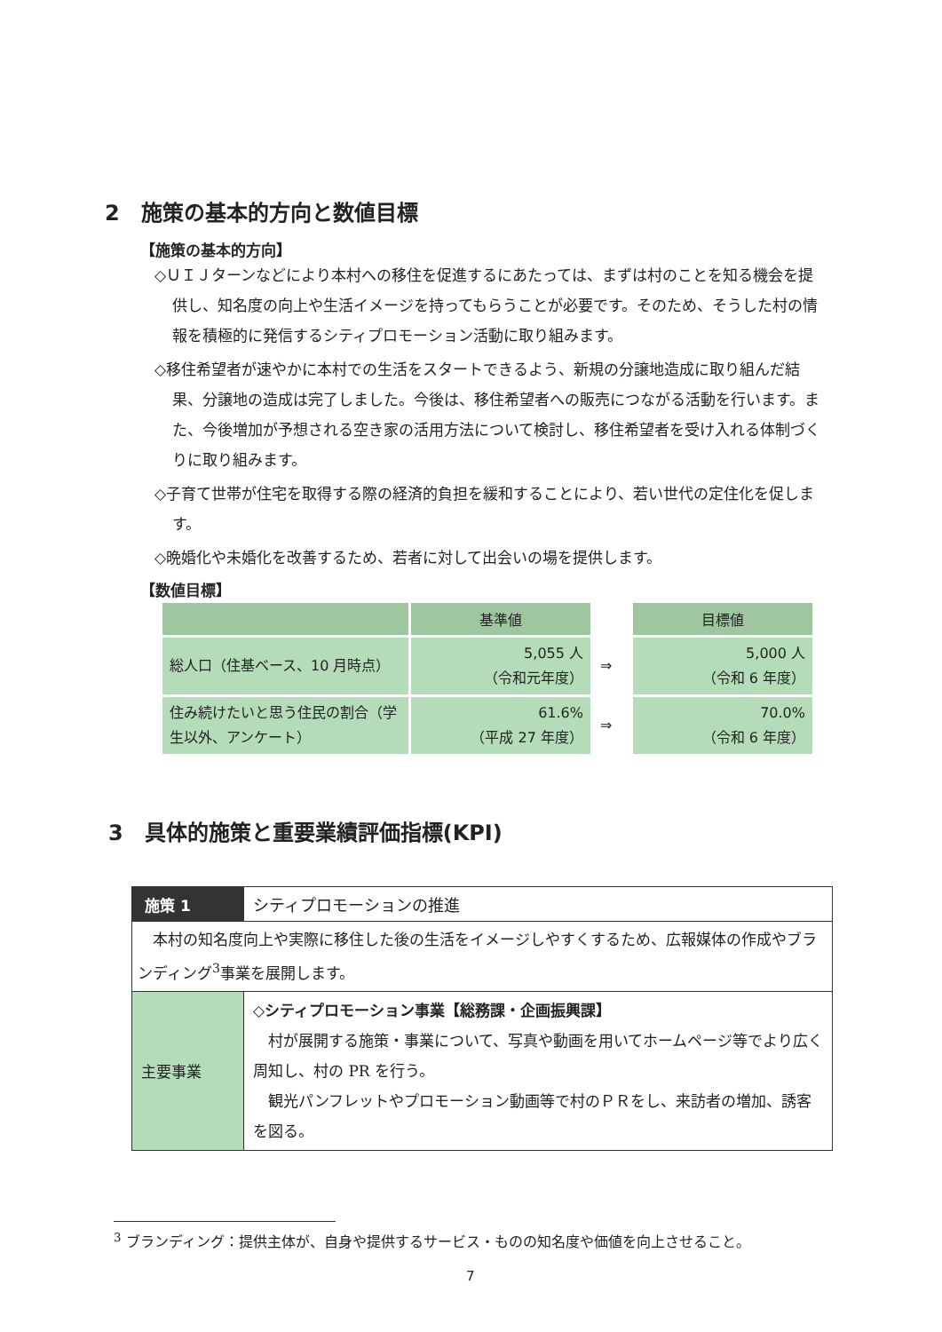2　施策の基本的方向と数値目標
【施策の基本的方向】
◇ＵＩＪターンなどにより本村への移住を促進するにあたっては、まずは村のことを知る機会を提供し、知名度の向上や生活イメージを持ってもらうことが必要です。そのため、そうした村の情報を積極的に発信するシティプロモーション活動に取り組みます。
◇移住希望者が速やかに本村での生活をスタートできるよう、新規の分譲地造成に取り組んだ結果、分譲地の造成は完了しました。今後は、移住希望者への販売につながる活動を行います。また、今後増加が予想される空き家の活用方法について検討し、移住希望者を受け入れる体制づくりに取り組みます。
◇子育て世帯が住宅を取得する際の経済的負担を緩和することにより、若い世代の定住化を促します。
◇晩婚化や未婚化を改善するため、若者に対して出会いの場を提供します。
【数値目標】
| | 基準値 | | 目標値 |
| --- | --- | --- | --- |
| 総人口（住基ベース、10 月時点） | 5,055 人 （令和元年度） | ⇒ | 5,000 人 （令和 6 年度） |
| 住み続けたいと思う住民の割合（学生以外、アンケート） | 61.6% （平成 27 年度） | ⇒ | 70.0% （令和 6 年度） |
3　具体的施策と重要業績評価指標(KPI)
| 施策 1 | シティプロモーションの推進 |
| 本村の知名度向上や実際に移住した後の生活をイメージしやすくするため、広報媒体の作成やブランディング<sup>3</sup>事業を展開します。 | |
| 主要事業 | ◇シティプロモーション事業【総務課・企画振興課】 村が展開する施策・事業について、写真や動画を用いてホームページ等でより広く周知し、村の PR を行う。 観光パンフレットやプロモーション動画等で村のＰＲをし、来訪者の増加、誘客を図る。 |
<sup>3</sup> ブランディング：提供主体が、自身や提供するサービス・ものの知名度や価値を向上させること。
7